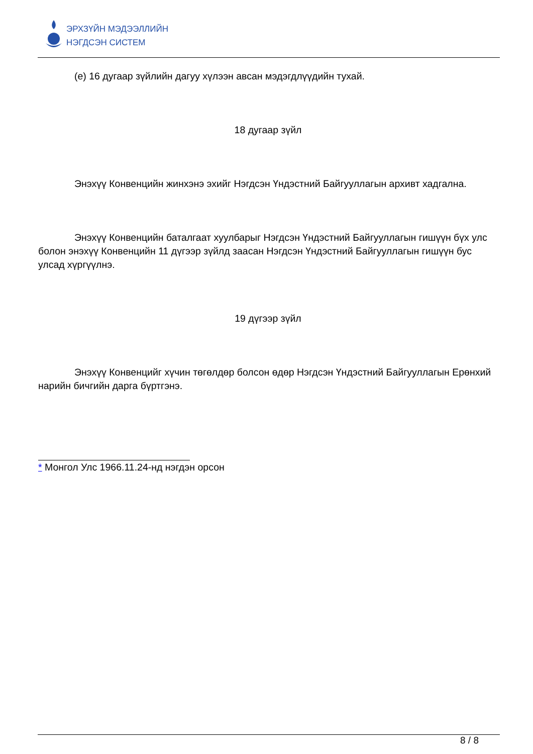ЭРХЗҮЙН МЭДЭЭЛЛИЙН
НЭГДСЭН СИСТЕМ
(е) 16 дугаар зүйлийн дагуу хүлээн авсан мэдэгдлүүдийн тухай.
18 дугаар зүйл
Энэхүү Конвенцийн жинхэнэ эхийг Нэгдсэн Үндэстний Байгууллагын архивт хадгална.
Энэхүү Конвенцийн баталгаат хуулбарыг Нэгдсэн Үндэстний Байгууллагын гишүүн бүх улс болон энэхүү Конвенцийн 11 дүгээр зүйлд заасан Нэгдсэн Үндэстний Байгууллагын гишүүн бус улсад хүргүүлнэ.
19 дүгээр зүйл
Энэхүү Конвенцийг хүчин төгөлдөр болсон өдөр Нэгдсэн Үндэстний Байгууллагын Ерөнхий нарийн бичгийн дарга бүртгэнэ.
* Монгол Улс 1966.11.24-нд нэгдэн орсон
8 / 8